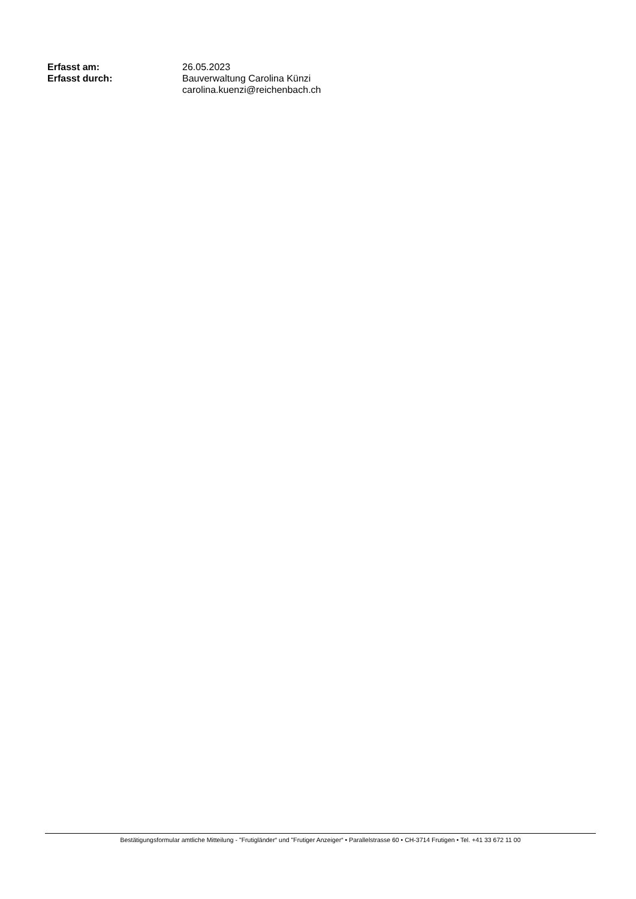| Erfasst am: | 26.05.2023 |
| Erfasst durch: | Bauverwaltung Carolina Künzi carolina.kuenzi@reichenbach.ch |
Bestätigungsformular amtliche Mitteilung - "Frutigländer“ und "Frutiger Anzeiger“ • Parallelstrasse 60 • CH-3714 Frutigen • Tel. +41 33 672 11 00